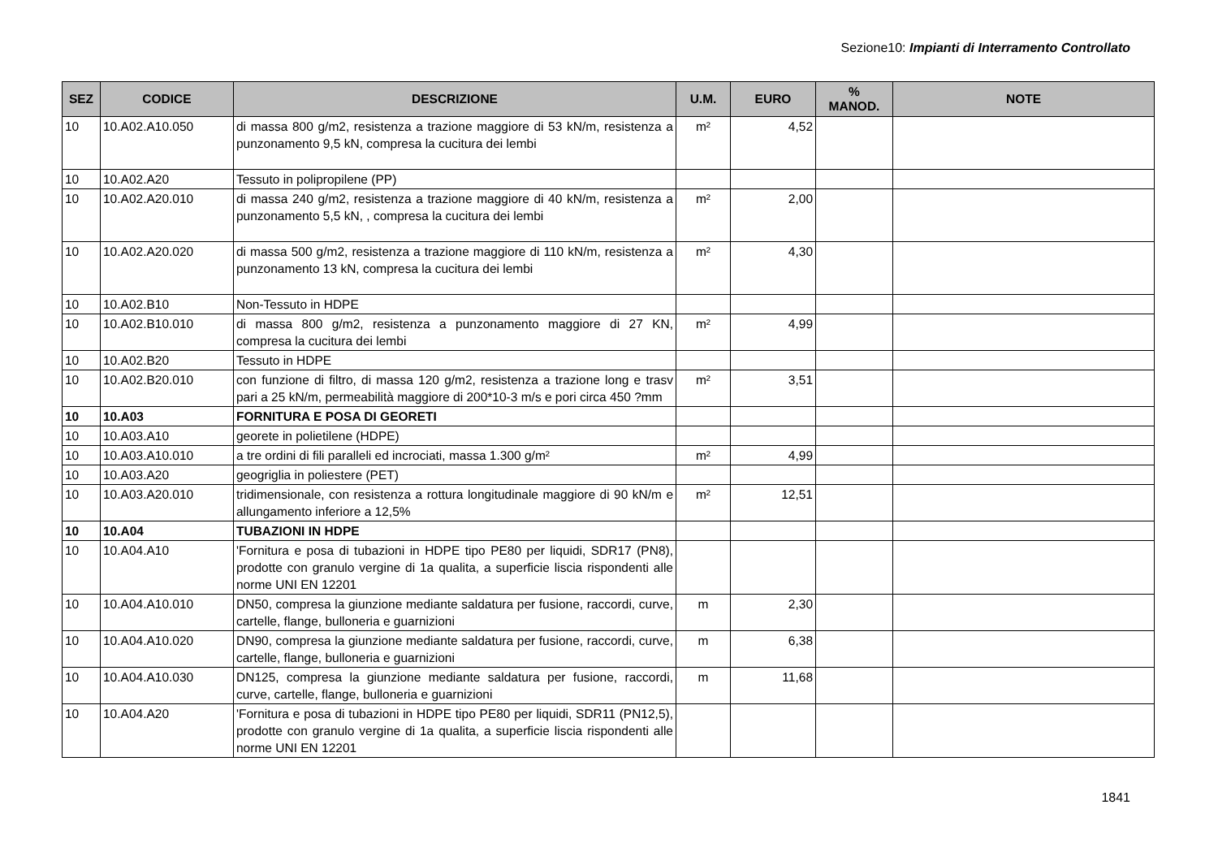Sezione10: Impianti di Interramento Controllato
| SEZ | CODICE | DESCRIZIONE | U.M. | EURO | % MANOD. | NOTE |
| --- | --- | --- | --- | --- | --- | --- |
| 10 | 10.A02.A10.050 | di massa 800 g/m2, resistenza a trazione maggiore di 53 kN/m, resistenza a punzonamento 9,5 kN, compresa la cucitura dei lembi | m² | 4,52 | | |
| 10 | 10.A02.A20 | Tessuto in polipropilene (PP) | | | | |
| 10 | 10.A02.A20.010 | di massa 240 g/m2, resistenza a trazione maggiore di 40 kN/m, resistenza a punzonamento 5,5 kN, , compresa la cucitura dei lembi | m² | 2,00 | | |
| 10 | 10.A02.A20.020 | di massa 500 g/m2, resistenza a trazione maggiore di 110 kN/m, resistenza a punzonamento 13 kN, compresa la cucitura dei lembi | m² | 4,30 | | |
| 10 | 10.A02.B10 | Non-Tessuto in HDPE | | | | |
| 10 | 10.A02.B10.010 | di massa 800 g/m2, resistenza a punzonamento maggiore di 27 KN, compresa la cucitura dei lembi | m² | 4,99 | | |
| 10 | 10.A02.B20 | Tessuto in HDPE | | | | |
| 10 | 10.A02.B20.010 | con funzione di filtro, di massa 120 g/m2, resistenza a trazione long e trasv pari a 25 kN/m, permeabilità maggiore di 200*10-3 m/s e pori circa 450 ?mm | m² | 3,51 | | |
| 10 | 10.A03 | FORNITURA E POSA DI GEORETI | | | | |
| 10 | 10.A03.A10 | georete in polietilene (HDPE) | | | | |
| 10 | 10.A03.A10.010 | a tre ordini di fili paralleli ed incrociati, massa 1.300 g/m² | m² | 4,99 | | |
| 10 | 10.A03.A20 | geogriglia in poliestere (PET) | | | | |
| 10 | 10.A03.A20.010 | tridimensionale, con resistenza a rottura longitudinale maggiore di 90 kN/m e allungamento inferiore a 12,5% | m² | 12,51 | | |
| 10 | 10.A04 | TUBAZIONI IN HDPE | | | | |
| 10 | 10.A04.A10 | 'Fornitura e posa di tubazioni in HDPE tipo PE80 per liquidi, SDR17 (PN8), prodotte con granulo vergine di 1a qualita, a superficie liscia rispondenti alle norme UNI EN 12201 | | | | |
| 10 | 10.A04.A10.010 | DN50, compresa la giunzione mediante saldatura per fusione, raccordi, curve, cartelle, flange, bulloneria e guarnizioni | m | 2,30 | | |
| 10 | 10.A04.A10.020 | DN90, compresa la giunzione mediante saldatura per fusione, raccordi, curve, cartelle, flange, bulloneria e guarnizioni | m | 6,38 | | |
| 10 | 10.A04.A10.030 | DN125, compresa la giunzione mediante saldatura per fusione, raccordi, curve, cartelle, flange, bulloneria e guarnizioni | m | 11,68 | | |
| 10 | 10.A04.A20 | 'Fornitura e posa di tubazioni in HDPE tipo PE80 per liquidi, SDR11 (PN12,5), prodotte con granulo vergine di 1a qualita, a superficie liscia rispondenti alle norme UNI EN 12201 | | | | |
1841